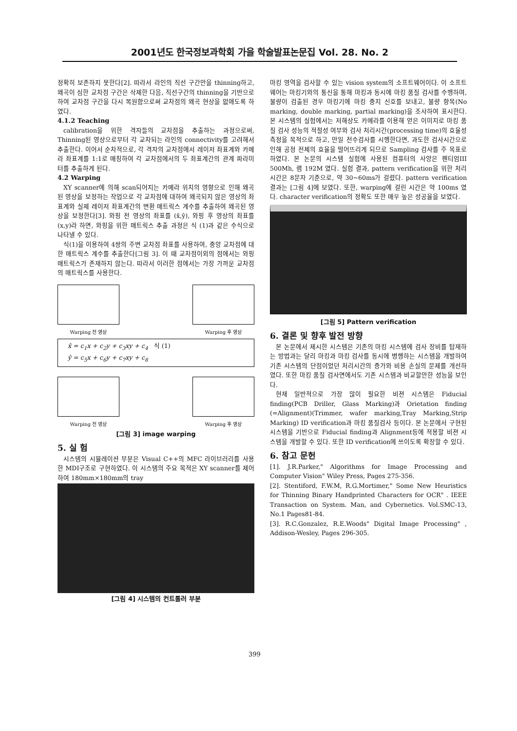2001년도 한국정보과학회 가을 학술발표논문집 Vol. 28. No. 2
정확히 보존하지 못한다[2]. 따라서 라인의 직선 구간만을 thinning하고, 왜곡이 심한 교차점 구간은 삭제한 다음, 직선구간의 thinning을 기반으로 하여 교차점 구간을 다시 복원함으로써 교차점의 왜곡 현상을 없애도록 하였다.
4.1.2 Teaching
calibration을 위한 격자들의 교차점을 추출하는 과정으로써, Thinning된 영상으로부터 각 교차되는 라인의 connectivity를 고려해서 추출한다. 이어서 순차적으로, 각 격자의 교차점에서 레이저 좌표계와 카메라 좌표계를 1:1로 매칭하여 각 교차점에서의 두 좌표계간의 관계 파라미터를 추출하게 된다.
4.2 Warping
XY scanner에 의해 scan되어지는 카메라 위치의 영향으로 인해 왜곡된 영상을 보정하는 작업으로 각 교차점에 대하여 왜곡되지 않은 영상의 좌표계와 실제 레이저 좌표계간의 변환 매트릭스 계수를 추출하여 왜곡된 영상을 보정한다[3]. 와핑 전 영상의 좌표를 (x̂,ŷ), 와핑 후 영상의 좌표를 (x,y)라 하면, 와핑을 위한 매트릭스 추출 과정은 식 (1)과 같은 수식으로 나타낼 수 있다.
식(1)을 이용하여 4쌍의 주변 교차점 좌표를 사용하여, 중앙 교차점에 대한 매트릭스 계수를 추출한다[그림 3]. 이 때 교차점이외의 점에서는 와핑 매트릭스가 존재하지 않는다. 따라서 이러한 점에서는 가장 가까운 교차점의 매트릭스를 사용한다.
Warping 전 영상 Warping 후 영상
x̂ = c<sub>1</sub>x + c<sub>2</sub>y + c<sub>3</sub>xy + c<sub>4</sub> 식 (1)
ŷ = c<sub>5</sub>x + c<sub>6</sub>y + c<sub>7</sub>xy + c<sub>8</sub>
Warping 전 영상 Warping 후 영상
[그림 3] image warping
5. 실 험
시스템의 시뮬레이션 부분은 Visual C++의 MFC 라이브러리를 사용한 MDI구조로 구현하였다. 이 시스템의 주요 목적은 XY scanner를 제어하여 180mm×180mm의 tray
[그림 4] 시스템의 컨트롤러 부분
마킹 영역을 검사할 수 있는 vision system의 소프트웨어이다. 이 소프트웨어는 마킹기와의 통신을 통해 마킹과 동시에 마킹 품질 검사를 수행하며, 불량이 검출된 경우 마킹기에 마킹 중지 신호를 보내고, 불량 항목(No marking, double marking, partial marking)을 조사하여 표시한다. 본 시스템의 실험에서는 저해상도 카메라를 이용해 얻은 이미지로 마킹 품질 검사 성능의 적절성 여부와 검사 처리시간(processing time)의 효율성 측정을 목적으로 하고, 만일 전수검사를 시행한다면, 과도한 검사시간으로 인해 공정 전체의 효율을 떨어뜨리게 되므로 Sampling 검사를 주 목표로 하였다. 본 논문의 시스템 실험에 사용된 컴퓨터의 사양은 펜티엄III 500Mh, 램 192M 였다. 실험 결과, pattern verification을 위한 처리 시간은 8문자 기준으로, 약 30~60ms가 걸렸다. pattern verification 결과는 [그림 4]에 보였다. 또한, warping에 걸린 시간은 약 100ms 였다. character verification의 정확도 또한 매우 높은 성공율을 보였다.
[그림 5] Pattern verification
6. 결론 및 향후 발전 방향
본 논문에서 제시한 시스템은 기존의 마킹 시스템에 검사 장비를 탑재하는 방법과는 달리 마킹과 마킹 검사를 동시에 병행하는 시스템을 개발하여 기존 시스템의 단점이었던 처리시간의 증가와 비용 손실의 문제를 개선하였다. 또한 마킹 품질 검사면에서도 기존 시스템과 비교할만한 성능을 보인다.
현재 일반적으로 가장 많이 필요한 비젼 시스템은 Fiducial finding(PCB Driller, Glass Marking)과 Orietation finding (=Alignment)(Trimmer, wafer marking,Tray Marking,Strip Marking) ID verification과 마킹 품질검사 등이다. 본 논문에서 구현된 시스템을 기반으로 Fiducial finding과 Alignment등에 적용할 비젼 시스템을 개발할 수 있다. 또한 ID verification에 쓰이도록 확장할 수 있다.
6. 참고 문헌
[1]. J.R.Parker," Algorithms for Image Processing and Computer Vision" Wiley Press, Pages 275-356.
[2]. Stentiford, F.W.M, R.G.Mortimer," Some New Heuristics for Thinning Binary Handprinted Characters for OCR" . IEEE Transaction on System. Man, and Cybernetics. Vol.SMC-13, No.1 Pages81-84.
[3]. R.C.Gonzalez, R.E.Woods" Digital Image Processing" , Addison-Wesley, Pages 296-305.
399